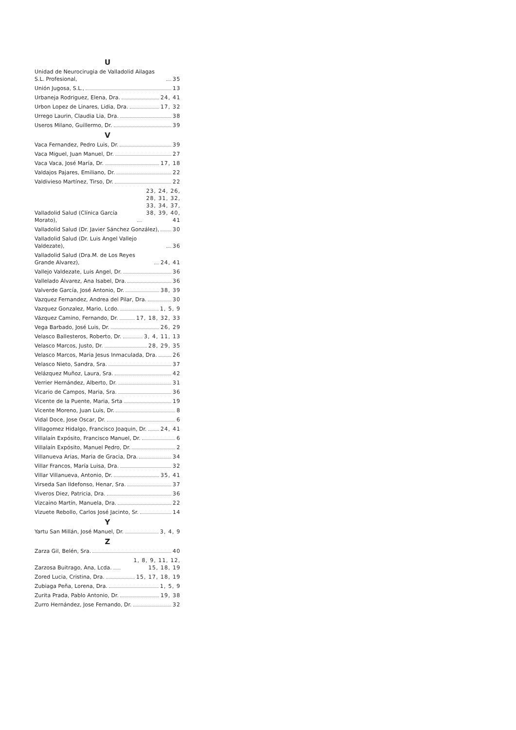U
Unidad de Neurocirugia de Valladolid Ailagas S.L. Profesional, 35
Unión Jugosa, S.L., 13
Urbaneja Rodriguez, Elena, Dra. 24, 41
Urbon Lopez de Linares, Lidia, Dra. 17, 32
Urrego Laurin, Claudia Lia, Dra. 38
Useros Milano, Guillermo, Dr. 39
V
Vaca Fernandez, Pedro Luis, Dr. 39
Vaca Miguel, Juan Manuel, Dr. 27
Vaca Vaca, José María, Dr. 17, 18
Valdajos Pajares, Emiliano, Dr. 22
Valdivieso Martínez, Tirso, Dr. 22
Valladolid Salud (Clínica García Morato), 23, 24, 26, 28, 31, 32, 33, 34, 37, 38, 39, 40, 41
Valladolid Salud (Dr. Javier Sánchez González), 30
Valladolid Salud (Dr. Luis Angel Vallejo Valdezate), 36
Valladolid Salud (Dra.M. de Los Reyes Grande Alvarez), 24, 41
Vallejo Valdezate, Luis Angel, Dr. 36
Vallelado Álvarez, Ana Isabel, Dra. 36
Valverde García, José Antonio, Dr. 38, 39
Vazquez Fernandez, Andrea del Pilar, Dra. 30
Vazquez Gonzalez, Mario, Lcdo. 1, 5, 9
Vázquez Camino, Fernando, Dr. 17, 18, 32, 33
Vega Barbado, José Luis, Dr. 26, 29
Velasco Ballesteros, Roberto, Dr. 3, 4, 11, 13
Velasco Marcos, Justo, Dr. 28, 29, 35
Velasco Marcos, Maria Jesus Inmaculada, Dra. 26
Velasco Nieto, Sandra, Sra. 37
Velázquez Muñoz, Laura, Sra. 42
Verrier Hernández, Alberto, Dr. 31
Vicario de Campos, Maria, Sra. 36
Vicente de la Puente, Maria, Srta 19
Vicente Moreno, Juan Luis, Dr. 8
Vidal Doce, Jose Oscar, Dr. 6
Villagomez Hidalgo, Francisco Joaquin, Dr. 24, 41
Villalaín Expósito, Francisco Manuel, Dr. 6
Villalaín Expósito, Manuel Pedro, Dr. 2
Villanueva Arias, Maria de Gracia, Dra. 34
Villar Francos, María Luisa, Dra. 32
Villar Villanueva, Antonio, Dr. 35, 41
Virseda San Ildefonso, Henar, Sra. 37
Viveros Diez, Patricia, Dra. 36
Vizcaino Martín, Manuela, Dra. 22
Vizuete Rebollo, Carlos José Jacinto, Sr. 14
Y
Yartu San Millán, José Manuel, Dr. 3, 4, 9
Z
Zarza Gil, Belén, Sra. 40
Zarzosa Buitrago, Ana, Lcda. 1, 8, 9, 11, 12, 15, 18, 19
Zored Lucia, Cristina, Dra. 15, 17, 18, 19
Zubiaga Peña, Lorena, Dra. 1, 5, 9
Zurita Prada, Pablo Antonio, Dr. 19, 38
Zurro Hernández, Jose Fernando, Dr. 32